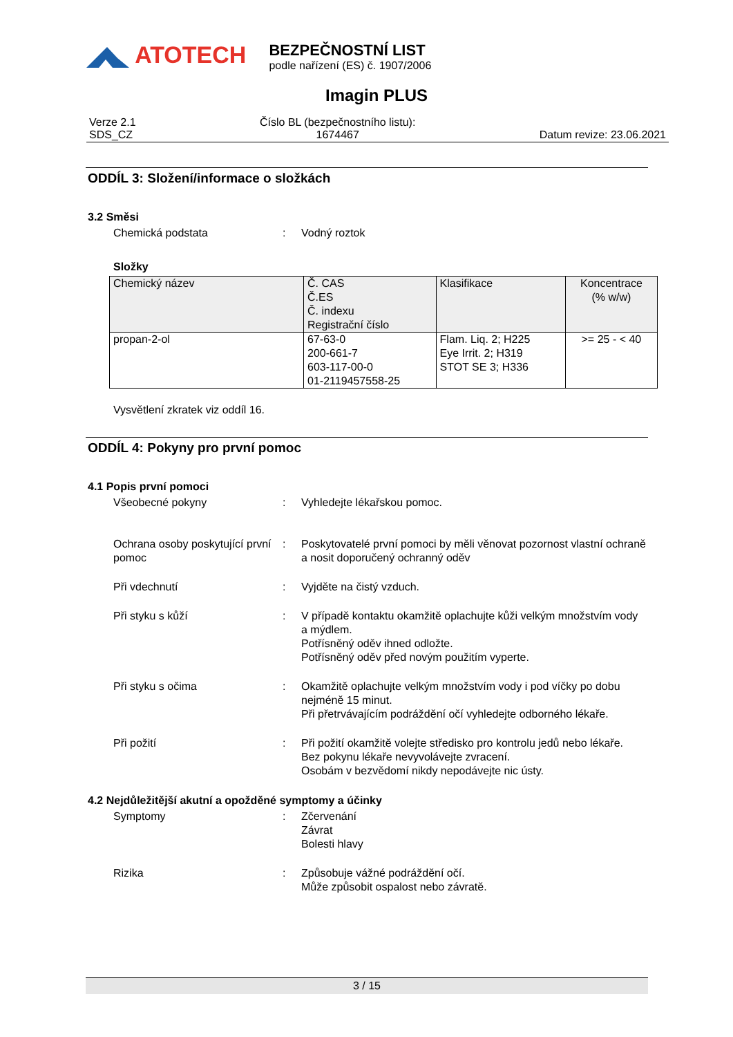ATOTECH
BEZPEČNOSTNÍ LIST
podle nařízení (ES) č. 1907/2006
Imagin PLUS
Verze 2.1
SDS_CZ
Číslo BL (bezpečnostního listu):
1674467
Datum revize: 23.06.2021
ODDÍL 3: Složení/informace o složkách
3.2 Směsi
Chemická podstata : Vodný roztok
Složky
| Chemický název | Č. CAS Č.ES Č. indexu Registrační číslo | Klasifikace | Koncentrace (% w/w) |
| --- | --- | --- | --- |
| propan-2-ol | 67-63-0 200-661-7 603-117-00-0 01-2119457558-25 | Flam. Liq. 2; H225 Eye Irrit. 2; H319 STOT SE 3; H336 | >= 25 - < 40 |
Vysvětlení zkratek viz oddíl 16.
ODDÍL 4: Pokyny pro první pomoc
4.1 Popis první pomoci
Všeobecné pokyny : Vyhledejte lékařskou pomoc.
Ochrana osoby poskytující první pomoc
: Poskytovatelé první pomoci by měli věnovat pozornost vlastní ochraně a nosit doporučený ochranný oděv
Při vdechnutí : Vyjděte na čistý vzduch.
Při styku s kůží : V případě kontaktu okamžitě oplachujte kůži velkým množstvím vody a mýdlem.
Potřísněný oděv ihned odložte.
Potřísněný oděv před novým použitím vyperte.
Při styku s očima : Okamžitě oplachujte velkým množstvím vody i pod víčky po dobu nejméně 15 minut.
Při přetrvávajícím podráždění očí vyhledejte odborného lékaře.
Při požití : Při požití okamžitě volejte středisko pro kontrolu jedů nebo lékaře.
Bez pokynu lékaře nevyvolávejte zvracení.
Osobám v bezvědomí nikdy nepodávejte nic ústy.
4.2 Nejdůležitější akutní a opožděné symptomy a účinky
Symptomy : Zčervenání
Závrat
Bolesti hlavy
Rizika : Způsobuje vážné podráždění očí.
Může způsobit ospalost nebo závratě.
3 / 15